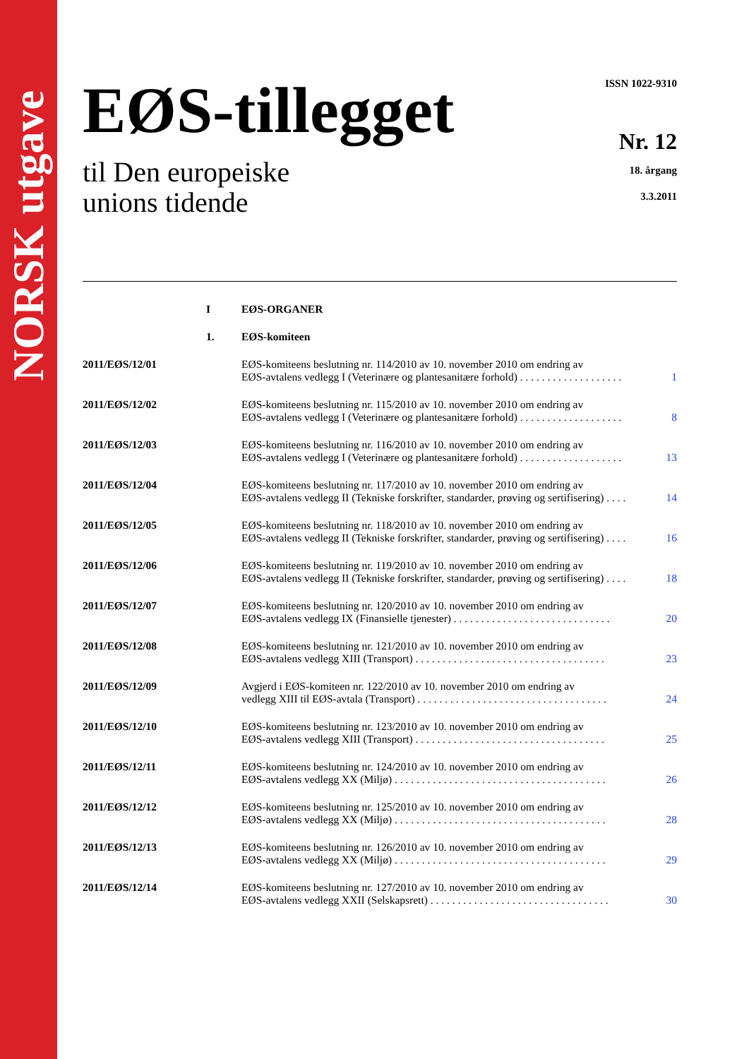NORSK utgave
EØS-tillegget
til Den europeiske
unions tidende
ISSN 1022-9310
Nr. 12
18. årgang
3.3.2011
| | I | EØS-ORGANER | |
| | 1. | EØS-komiteen | |
| 2011/EØS/12/01 | | EØS-komiteens beslutning nr. 114/2010 av 10. november 2010 om endring av EØS-avtalens vedlegg I (Veterinære og plantesanitære forhold) . . . . . . . . . . . . . . . . . . . | 1 |
| 2011/EØS/12/02 | | EØS-komiteens beslutning nr. 115/2010 av 10. november 2010 om endring av EØS-avtalens vedlegg I (Veterinære og plantesanitære forhold) . . . . . . . . . . . . . . . . . . . | 8 |
| 2011/EØS/12/03 | | EØS-komiteens beslutning nr. 116/2010 av 10. november 2010 om endring av EØS-avtalens vedlegg I (Veterinære og plantesanitære forhold) . . . . . . . . . . . . . . . . . . . | 13 |
| 2011/EØS/12/04 | | EØS-komiteens beslutning nr. 117/2010 av 10. november 2010 om endring av EØS-avtalens vedlegg II (Tekniske forskrifter, standarder, prøving og sertifisering) . . . . | 14 |
| 2011/EØS/12/05 | | EØS-komiteens beslutning nr. 118/2010 av 10. november 2010 om endring av EØS-avtalens vedlegg II (Tekniske forskrifter, standarder, prøving og sertifisering) . . . . | 16 |
| 2011/EØS/12/06 | | EØS-komiteens beslutning nr. 119/2010 av 10. november 2010 om endring av EØS-avtalens vedlegg II (Tekniske forskrifter, standarder, prøving og sertifisering) . . . . | 18 |
| 2011/EØS/12/07 | | EØS-komiteens beslutning nr. 120/2010 av 10. november 2010 om endring av EØS-avtalens vedlegg IX (Finansielle tjenester) . . . . . . . . . . . . . . . . . . . . . . . . . . . . . | 20 |
| 2011/EØS/12/08 | | EØS-komiteens beslutning nr. 121/2010 av 10. november 2010 om endring av EØS-avtalens vedlegg XIII (Transport) . . . . . . . . . . . . . . . . . . . . . . . . . . . . . . . . . . . | 23 |
| 2011/EØS/12/09 | | Avgjerd i EØS-komiteen nr. 122/2010 av 10. november 2010 om endring av vedlegg XIII til EØS-avtala (Transport) . . . . . . . . . . . . . . . . . . . . . . . . . . . . . . . . . . . | 24 |
| 2011/EØS/12/10 | | EØS-komiteens beslutning nr. 123/2010 av 10. november 2010 om endring av EØS-avtalens vedlegg XIII (Transport) . . . . . . . . . . . . . . . . . . . . . . . . . . . . . . . . . . . | 25 |
| 2011/EØS/12/11 | | EØS-komiteens beslutning nr. 124/2010 av 10. november 2010 om endring av EØS-avtalens vedlegg XX (Miljø) . . . . . . . . . . . . . . . . . . . . . . . . . . . . . . . . . . . . . . . | 26 |
| 2011/EØS/12/12 | | EØS-komiteens beslutning nr. 125/2010 av 10. november 2010 om endring av EØS-avtalens vedlegg XX (Miljø) . . . . . . . . . . . . . . . . . . . . . . . . . . . . . . . . . . . . . . . | 28 |
| 2011/EØS/12/13 | | EØS-komiteens beslutning nr. 126/2010 av 10. november 2010 om endring av EØS-avtalens vedlegg XX (Miljø) . . . . . . . . . . . . . . . . . . . . . . . . . . . . . . . . . . . . . . . | 29 |
| 2011/EØS/12/14 | | EØS-komiteens beslutning nr. 127/2010 av 10. november 2010 om endring av EØS-avtalens vedlegg XXII (Selskapsrett) . . . . . . . . . . . . . . . . . . . . . . . . . . . . . . . . . | 30 |